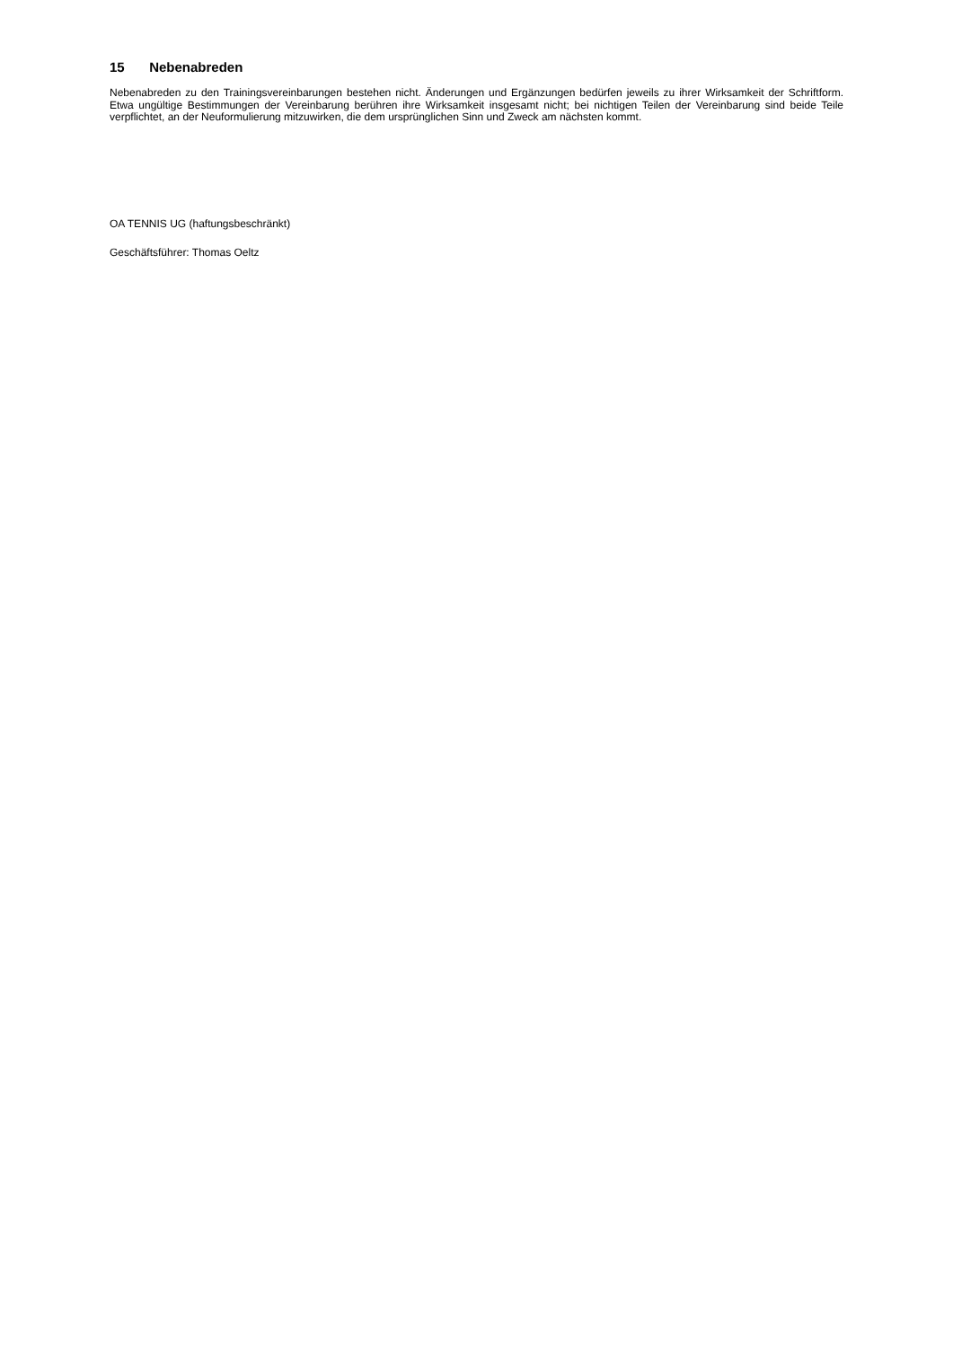15 Nebenabreden
Nebenabreden zu den Trainingsvereinbarungen bestehen nicht. Änderungen und Ergänzungen bedürfen jeweils zu ihrer Wirksamkeit der Schriftform. Etwa ungültige Bestimmungen der Vereinbarung berühren ihre Wirksamkeit insgesamt nicht; bei nichtigen Teilen der Vereinbarung sind beide Teile verpflichtet, an der Neuformulierung mitzuwirken, die dem ursprünglichen Sinn und Zweck am nächsten kommt.
OA TENNIS UG (haftungsbeschränkt)
Geschäftsführer: Thomas Oeltz